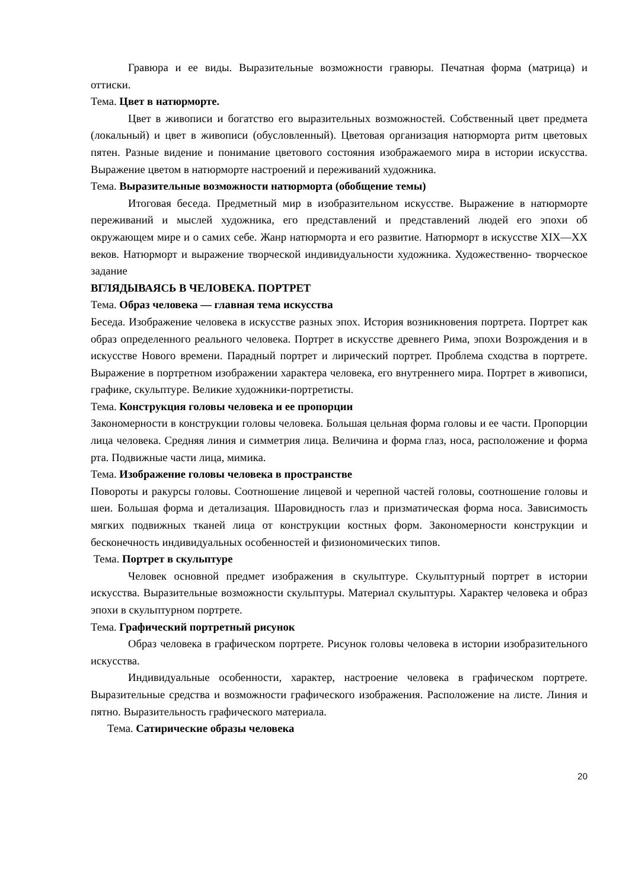Гравюра и ее виды. Выразительные возможности гравюры. Печатная форма (матрица) и оттиски.
Тема. Цвет в натюрморте.
Цвет в живописи и богатство его выразительных возможностей. Собственный цвет предмета (локальный) и цвет в живописи (обусловленный). Цветовая организация натюрморта ритм цветовых пятен. Разные видение и понимание цветового состояния изображаемого мира в истории искусства. Выражение цветом в натюрморте настроений и переживаний художника.
Тема. Выразительные возможности натюрморта (обобщение темы)
Итоговая беседа. Предметный мир в изобразительном искусстве. Выражение в натюрморте переживаний и мыслей художника, его представлений и представлений людей его эпохи об окружающем мире и о самих себе. Жанр натюрморта и его развитие. Натюрморт в искусстве XIX—XX веков. Натюрморт и выражение творческой индивидуальности художника. Художественно- творческое задание
ВГЛЯДЫВАЯСЬ В ЧЕЛОВЕКА. ПОРТРЕТ
Тема. Образ человека — главная тема искусства
Беседа. Изображение человека в искусстве разных эпох. История возникновения портрета. Портрет как образ определенного реального человека. Портрет в искусстве древнего Рима, эпохи Возрождения и в искусстве Нового времени. Парадный портрет и лирический портрет. Проблема сходства в портрете. Выражение в портретном изображении характера человека, его внутреннего мира. Портрет в живописи, графике, скульптуре. Великие художники-портретисты.
Тема. Конструкция головы человека и ее пропорции
Закономерности в конструкции головы человека. Большая цельная форма головы и ее части. Пропорции лица человека. Средняя линия и симметрия лица. Величина и форма глаз, носа, расположение и форма рта. Подвижные части лица, мимика.
Тема. Изображение головы человека в пространстве
Повороты и ракурсы головы. Соотношение лицевой и черепной частей головы, соотношение головы и шеи. Большая форма и детализация. Шаровидность глаз и призматическая форма носа. Зависимость мягких подвижных тканей лица от конструкции костных форм. Закономерности конструкции и бесконечность индивидуальных особенностей и физиономических типов.
Тема. Портрет в скульптуре
Человек основной предмет изображения в скульптуре. Скульптурный портрет в истории искусства. Выразительные возможности скульптуры. Материал скульптуры. Характер человека и образ эпохи в скульптурном портрете.
Тема. Графический портретный рисунок
Образ человека в графическом портрете. Рисунок головы человека в истории изобразительного искусства.
Индивидуальные особенности, характер, настроение человека в графическом портрете. Выразительные средства и возможности графического изображения. Расположение на листе. Линия и пятно. Выразительность графического материала.
Тема. Сатирические образы человека
20